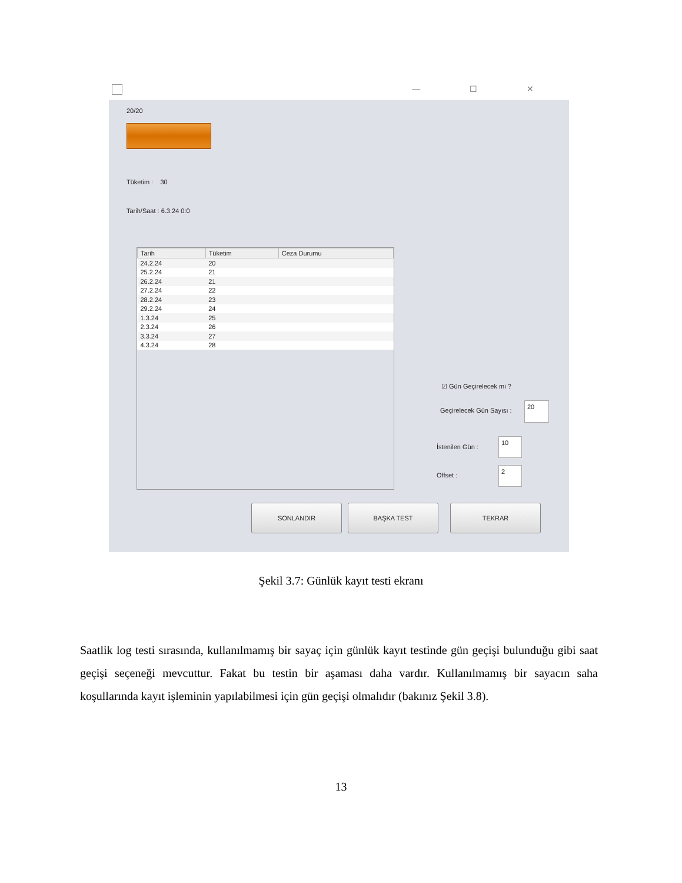— ☐ ✕
20/20
Tüketim : 30
Tarih/Saat : 6.3.24 0:0
| Tarih | Tüketim | Ceza Durumu |
| --- | --- | --- |
| 24.2.24 | 20 | |
| 25.2.24 | 21 | |
| 26.2.24 | 21 | |
| 27.2.24 | 22 | |
| 28.2.24 | 23 | |
| 29.2.24 | 24 | |
| 1.3.24 | 25 | |
| 2.3.24 | 26 | |
| 3.3.24 | 27 | |
| 4.3.24 | 28 | |
☑ Gün Geçirelecek mi ?
Geçirelecek Gün Sayısı :
20
İstenilen Gün :
10
Offset :
2
SONLANDIR BAŞKA TEST TEKRAR
Şekil 3.7: Günlük kayıt testi ekranı
Saatlik log testi sırasında, kullanılmamış bir sayaç için günlük kayıt testinde gün geçişi bulunduğu gibi saat geçişi seçeneği mevcuttur. Fakat bu testin bir aşaması daha vardır. Kullanılmamış bir sayacın saha koşullarında kayıt işleminin yapılabilmesi için gün geçişi olmalıdır (bakınız Şekil 3.8).
13